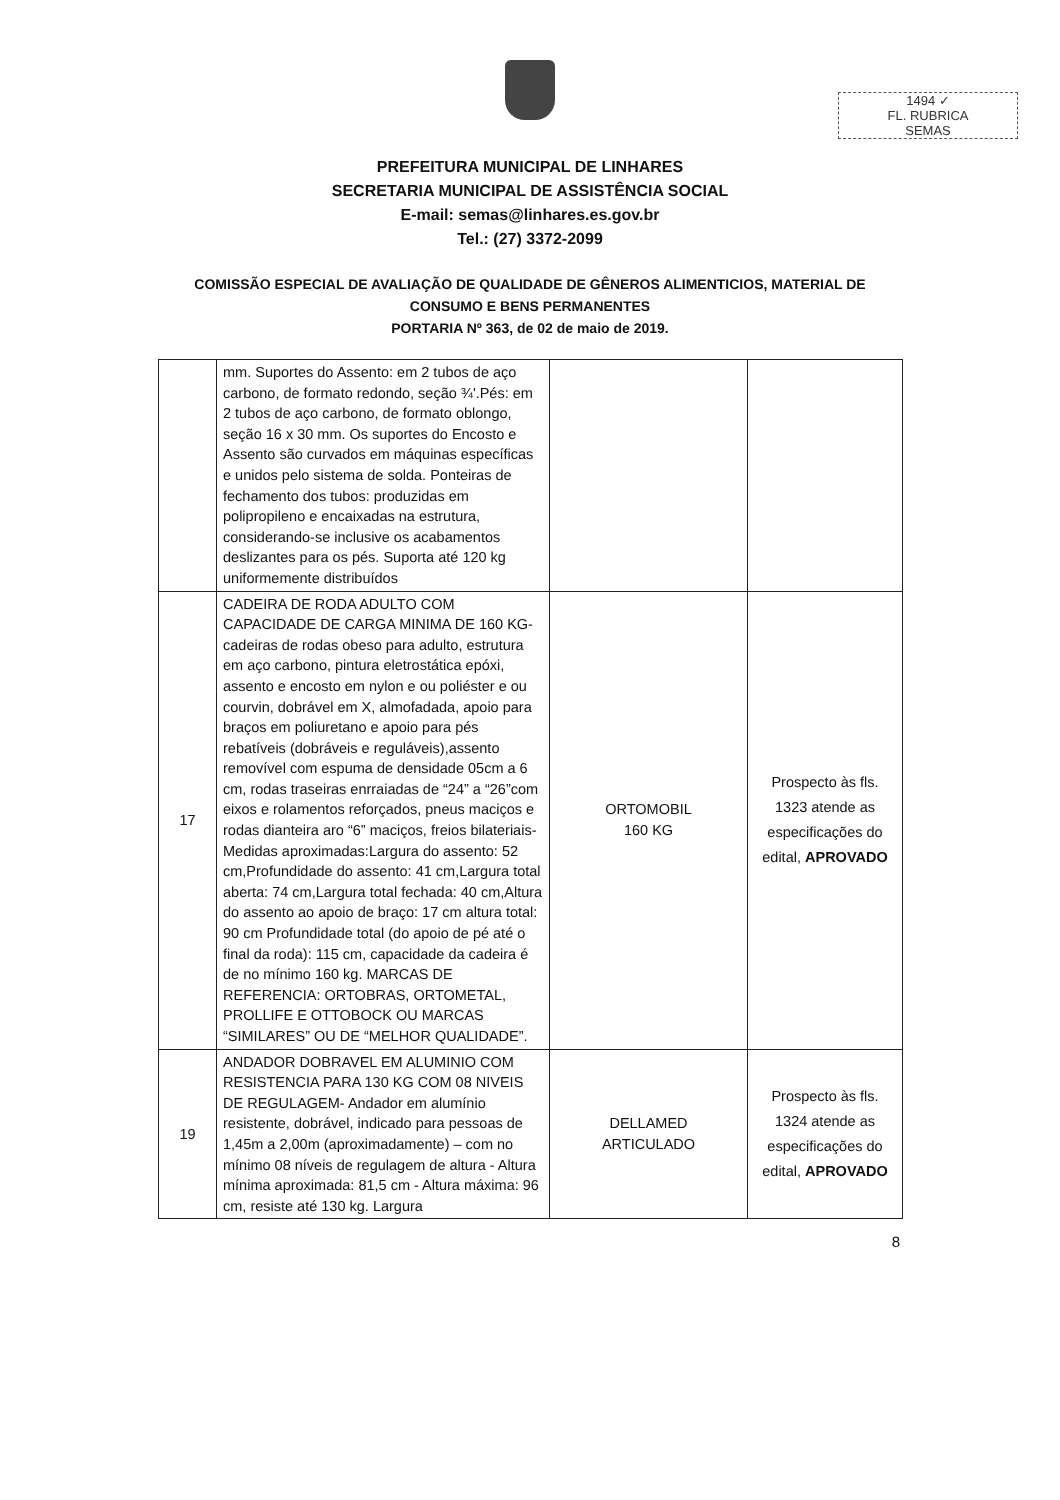1494 ✓
FL. RUBRICA
SEMAS
PREFEITURA MUNICIPAL DE LINHARES
SECRETARIA MUNICIPAL DE ASSISTÊNCIA SOCIAL
E-mail: semas@linhares.es.gov.br
Tel.: (27) 3372-2099
COMISSÃO ESPECIAL DE AVALIAÇÃO DE QUALIDADE DE GÊNEROS ALIMENTICIOS, MATERIAL DE
CONSUMO E BENS PERMANENTES
PORTARIA Nº 363, de 02 de maio de 2019.
| | mm. Suportes do Assento: em 2 tubos de aço carbono, de formato redondo, seção ¾'.Pés: em 2 tubos de aço carbono, de formato oblongo, seção 16 x 30 mm. Os suportes do Encosto e Assento são curvados em máquinas específicas e unidos pelo sistema de solda. Ponteiras de fechamento dos tubos: produzidas em polipropileno e encaixadas na estrutura, considerando-se inclusive os acabamentos deslizantes para os pés. Suporta até 120 kg uniformemente distribuídos | | |
| 17 | CADEIRA DE RODA ADULTO COM CAPACIDADE DE CARGA MINIMA DE 160 KG- cadeiras de rodas obeso para adulto, estrutura em aço carbono, pintura eletrostática epóxi, assento e encosto em nylon e ou poliéster e ou courvin, dobrável em X, almofadada, apoio para braços em poliuretano e apoio para pés rebatíveis (dobráveis e reguláveis),assento removível com espuma de densidade 05cm a 6 cm, rodas traseiras enrraiadas de “24” a “26”com eixos e rolamentos reforçados, pneus maciços e rodas dianteira aro “6” maciços, freios bilateriais- Medidas aproximadas:Largura do assento: 52 cm,Profundidade do assento: 41 cm,Largura total aberta: 74 cm,Largura total fechada: 40 cm,Altura do assento ao apoio de braço: 17 cm altura total: 90 cm Profundidade total (do apoio de pé até o final da roda): 115 cm, capacidade da cadeira é de no mínimo 160 kg. MARCAS DE REFERENCIA: ORTOBRAS, ORTOMETAL, PROLLIFE E OTTOBOCK OU MARCAS “SIMILARES” OU DE “MELHOR QUALIDADE”. | ORTOMOBIL 160 KG | Prospecto às fls. 1323 atende as especificações do edital, APROVADO |
| 19 | ANDADOR DOBRAVEL EM ALUMINIO COM RESISTENCIA PARA 130 KG COM 08 NIVEIS DE REGULAGEM- Andador em alumínio resistente, dobrável, indicado para pessoas de 1,45m a 2,00m (aproximadamente) – com no mínimo 08 níveis de regulagem de altura - Altura mínima aproximada: 81,5 cm - Altura máxima: 96 cm, resiste até 130 kg. Largura | DELLAMED ARTICULADO | Prospecto às fls. 1324 atende as especificações do edital, APROVADO |
8